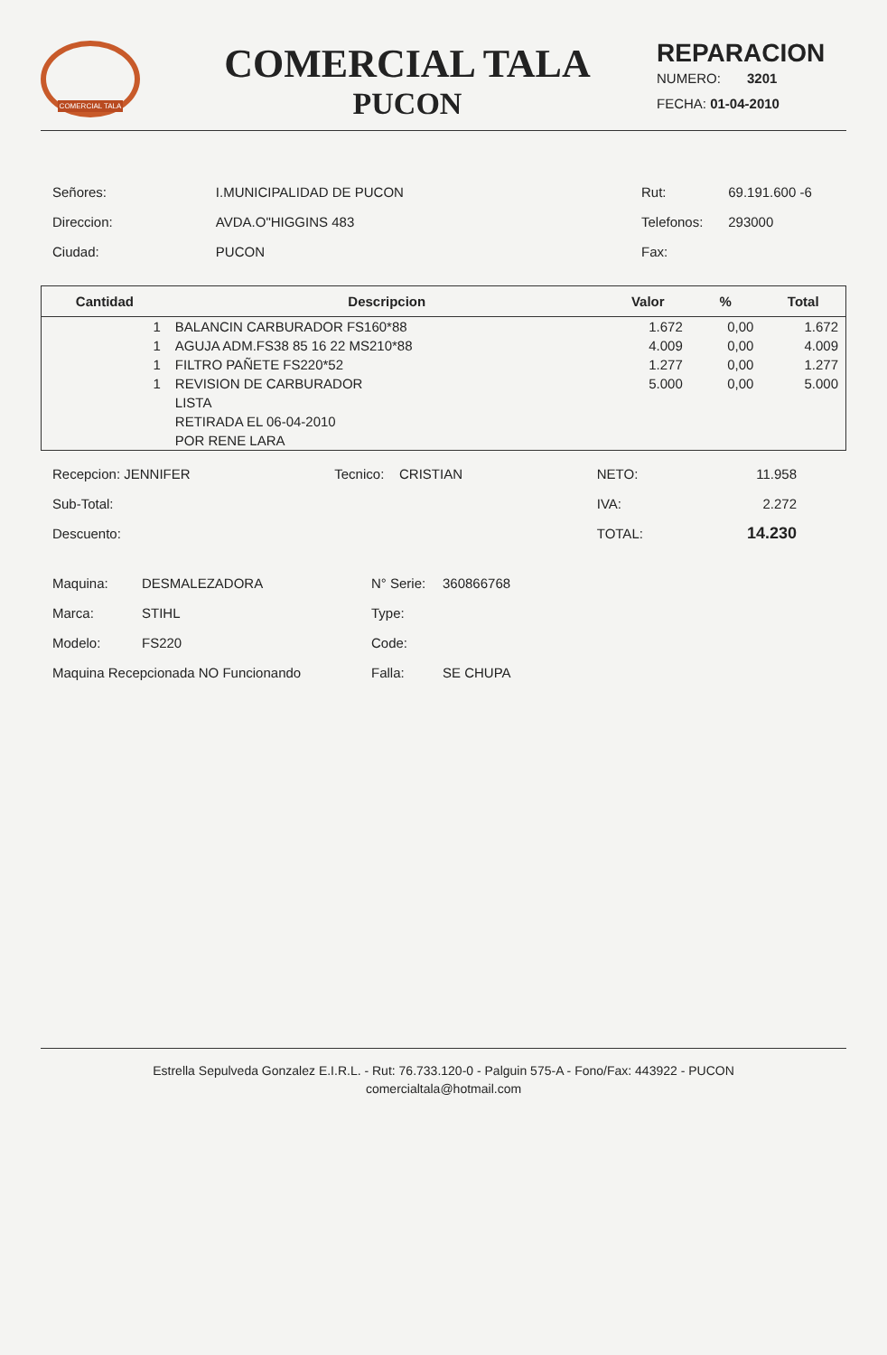COMERCIAL TALA
COMERCIAL TALA
PUCON
REPARACION
NUMERO: 3201
FECHA: 01-04-2010
| Señores: | I.MUNICIPALIDAD DE PUCON |
| Direccion: | AVDA.O"HIGGINS 483 |
| Ciudad: | PUCON |
| Rut: | 69.191.600 -6 |
| Telefonos: | 293000 |
| Fax: | |
| Cantidad | Descripcion | Valor | % | Total |
| --- | --- | --- | --- | --- |
| 1 | BALANCIN CARBURADOR FS160*88 | 1.672 | 0,00 | 1.672 |
| 1 | AGUJA ADM.FS38 85 16 22 MS210*88 | 4.009 | 0,00 | 4.009 |
| 1 | FILTRO PAÑETE FS220*52 | 1.277 | 0,00 | 1.277 |
| 1 | REVISION DE CARBURADOR | 5.000 | 0,00 | 5.000 |
| | LISTA | | | |
| | RETIRADA EL 06-04-2010 | | | |
| | POR RENE LARA | | | |
| Recepcion: JENNIFER | Tecnico: CRISTIAN | NETO: | 11.958 |
| Sub-Total: | | IVA: | 2.272 |
| Descuento: | | TOTAL: | 14.230 |
| Maquina: | DESMALEZADORA | N° Serie: | 360866768 |
| Marca: | STIHL | Type: | |
| Modelo: | FS220 | Code: | |
| Maquina Recepcionada NO Funcionando | | Falla: | SE CHUPA |
Estrella Sepulveda Gonzalez E.I.R.L. - Rut: 76.733.120-0 - Palguin 575-A - Fono/Fax: 443922 - PUCON
comercialtala@hotmail.com